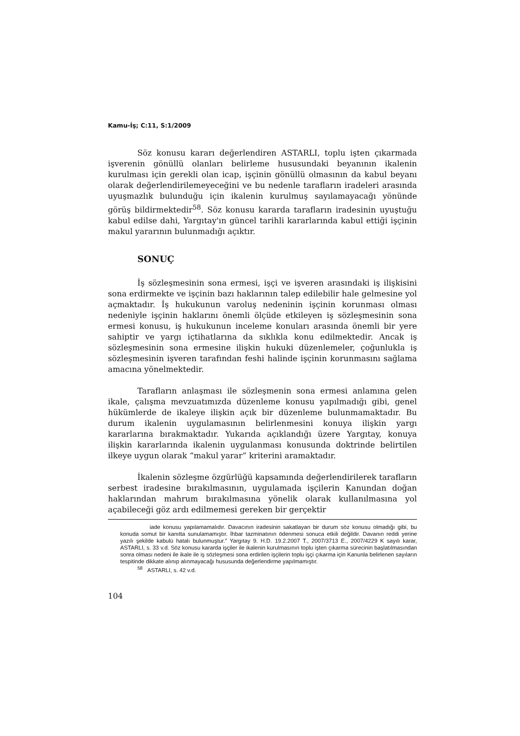Kamu-İş; C:11, S:1/2009
Söz konusu kararı değerlendiren ASTARLI, toplu işten çıkarmada işverenin gönüllü olanları belirleme hususundaki beyanının ikalenin kurulması için gerekli olan icap, işçinin gönüllü olmasının da kabul beyanı olarak değerlendirilemeyeceğini ve bu nedenle tarafların iradeleri arasında uyuşmazlık bulunduğu için ikalenin kurulmuş sayılamayacağı yönünde görüş bildirmektedir<sup>58</sup>. Söz konusu kararda tarafların iradesinin uyuştuğu kabul edilse dahi, Yargıtay'ın güncel tarihli kararlarında kabul ettiği işçinin makul yararının bulunmadığı açıktır.
SONUÇ
İş sözleşmesinin sona ermesi, işçi ve işveren arasındaki iş ilişkisini sona erdirmekte ve işçinin bazı haklarının talep edilebilir hale gelmesine yol açmaktadır. İş hukukunun varoluş nedeninin işçinin korunması olması nedeniyle işçinin haklarını önemli ölçüde etkileyen iş sözleşmesinin sona ermesi konusu, iş hukukunun inceleme konuları arasında önemli bir yere sahiptir ve yargı içtihatlarına da sıklıkla konu edilmektedir. Ancak iş sözleşmesinin sona ermesine ilişkin hukuki düzenlemeler, çoğunlukla iş sözleşmesinin işveren tarafından feshi halinde işçinin korunmasını sağlama amacına yönelmektedir.
Tarafların anlaşması ile sözleşmenin sona ermesi anlamına gelen ikale, çalışma mevzuatımızda düzenleme konusu yapılmadığı gibi, genel hükümlerde de ikaleye ilişkin açık bir düzenleme bulunmamaktadır. Bu durum ikalenin uygulamasının belirlenmesini konuya ilişkin yargı kararlarına bırakmaktadır. Yukarıda açıklandığı üzere Yargıtay, konuya ilişkin kararlarında ikalenin uygulanması konusunda doktrinde belirtilen ilkeye uygun olarak “makul yarar” kriterini aramaktadır.
İkalenin sözleşme özgürlüğü kapsamında değerlendirilerek tarafların serbest iradesine bırakılmasının, uygulamada işçilerin Kanundan doğan haklarından mahrum bırakılmasına yönelik olarak kullanılmasına yol açabileceği göz ardı edilmemesi gereken bir gerçektir
iade konusu yapılamamalıdır. Davacının iradesinin sakatlayan bir durum söz konusu olmadığı gibi, bu konuda somut bir kanıtta sunulamamıştır. İhbar tazminatının ödenmesi sonuca etkili değildir. Davanın reddi yerine yazılı şekilde kabulü hatalı bulunmuştur.” Yargıtay 9. H.D. 19.2.2007 T., 2007/3713 E., 2007/4229 K sayılı karar, ASTARLI, s. 33 v.d. Söz konusu kararda işçiler ile ikalenin kurulmasının toplu işten çıkarma sürecinin başlatılmasından sonra olması nedeni ile ikale ile iş sözleşmesi sona erdirilen işçilerin toplu işçi çıkarma için Kanunla belirlenen sayıların tespitinde dikkate alınıp alınmayacağı hususunda değerlendirme yapılmamıştır.
<sup>58</sup> ASTARLI, s. 42 v.d.
104